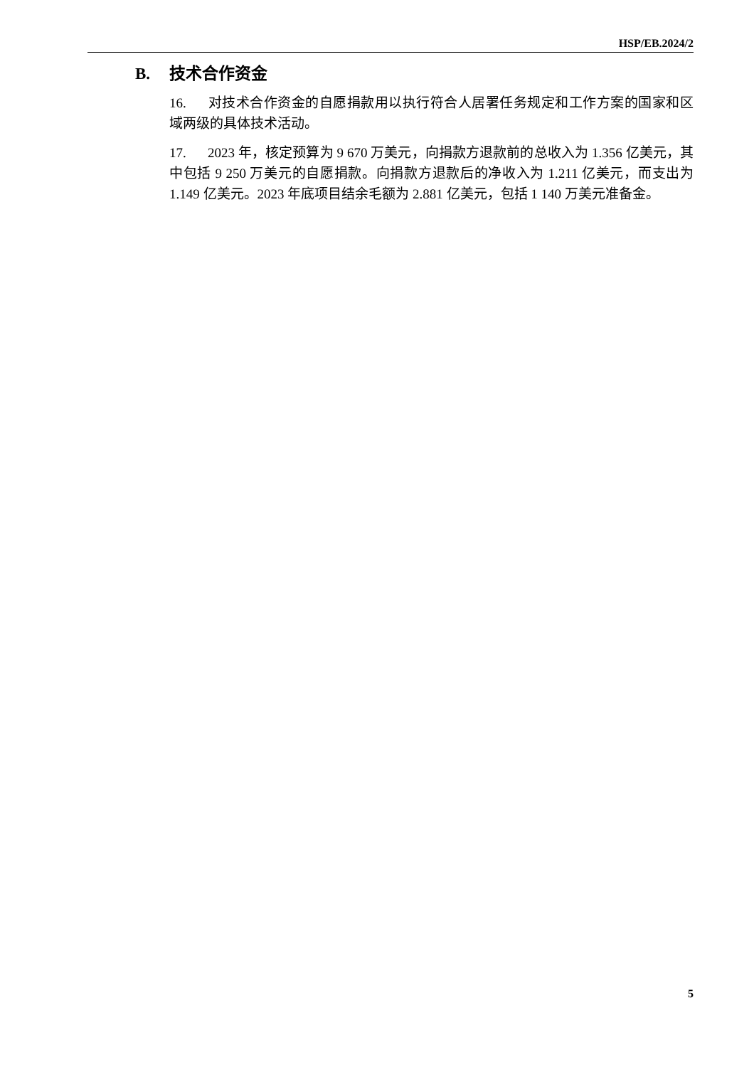HSP/EB.2024/2
B. 技术合作资金
16. 对技术合作资金的自愿捐款用以执行符合人居署任务规定和工作方案的国家和区域两级的具体技术活动。
17. 2023 年，核定预算为 9 670 万美元，向捐款方退款前的总收入为 1.356 亿美元，其中包括 9 250 万美元的自愿捐款。向捐款方退款后的净收入为 1.211 亿美元，而支出为 1.149 亿美元。2023 年底项目结余毛额为 2.881 亿美元，包括 1 140 万美元准备金。
5